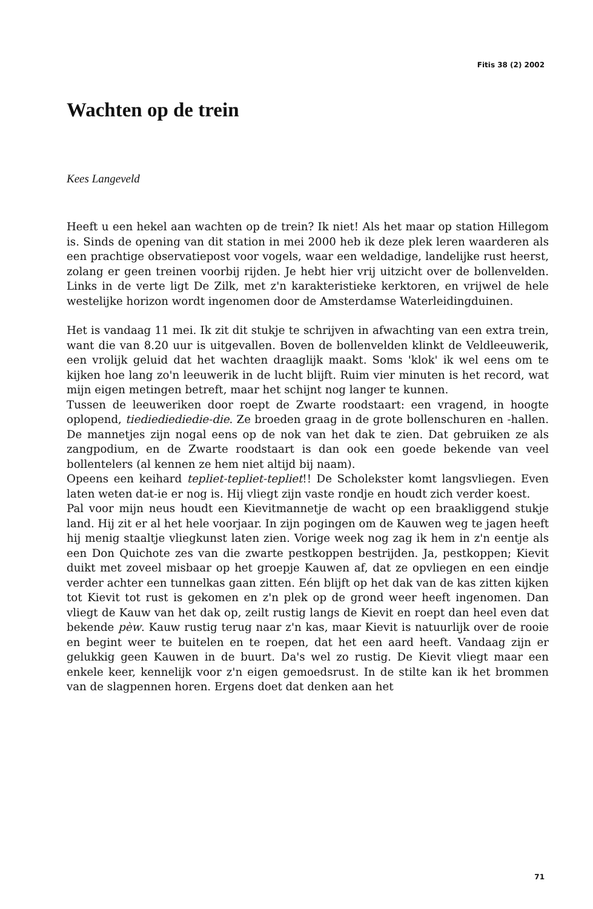Fitis 38 (2) 2002
Wachten op de trein
Kees Langeveld
Heeft u een hekel aan wachten op de trein? Ik niet! Als het maar op station Hillegom is. Sinds de opening van dit station in mei 2000 heb ik deze plek leren waarderen als een prachtige observatiepost voor vogels, waar een weldadige, landelijke rust heerst, zolang er geen treinen voorbij rijden. Je hebt hier vrij uitzicht over de bollenvelden. Links in de verte ligt De Zilk, met z'n karakteristieke kerktoren, en vrijwel de hele westelijke horizon wordt ingenomen door de Amsterdamse Waterleidingduinen.
Het is vandaag 11 mei. Ik zit dit stukje te schrijven in afwachting van een extra trein, want die van 8.20 uur is uitgevallen. Boven de bollenvelden klinkt de Veldleeuwerik, een vrolijk geluid dat het wachten draaglijk maakt. Soms 'klok' ik wel eens om te kijken hoe lang zo'n leeuwerik in de lucht blijft. Ruim vier minuten is het record, wat mijn eigen metingen betreft, maar het schijnt nog langer te kunnen.
Tussen de leeuweriken door roept de Zwarte roodstaart: een vragend, in hoogte oplopend, tiediediediedie-die. Ze broeden graag in de grote bollenschuren en -hallen. De mannetjes zijn nogal eens op de nok van het dak te zien. Dat gebruiken ze als zangpodium, en de Zwarte roodstaart is dan ook een goede bekende van veel bollentelers (al kennen ze hem niet altijd bij naam).
Opeens een keihard tepliet-tepliet-tepliet!! De Scholekster komt langsvliegen. Even laten weten dat-ie er nog is. Hij vliegt zijn vaste rondje en houdt zich verder koest.
Pal voor mijn neus houdt een Kievitmannetje de wacht op een braakliggend stukje land. Hij zit er al het hele voorjaar. In zijn pogingen om de Kauwen weg te jagen heeft hij menig staaltje vliegkunst laten zien. Vorige week nog zag ik hem in z'n eentje als een Don Quichote zes van die zwarte pestkoppen bestrijden. Ja, pestkoppen; Kievit duikt met zoveel misbaar op het groepje Kauwen af, dat ze opvliegen en een eindje verder achter een tunnelkas gaan zitten. Eén blijft op het dak van de kas zitten kijken tot Kievit tot rust is gekomen en z'n plek op de grond weer heeft ingenomen. Dan vliegt de Kauw van het dak op, zeilt rustig langs de Kievit en roept dan heel even dat bekende pèw. Kauw rustig terug naar z'n kas, maar Kievit is natuurlijk over de rooie en begint weer te buitelen en te roepen, dat het een aard heeft. Vandaag zijn er gelukkig geen Kauwen in de buurt. Da's wel zo rustig. De Kievit vliegt maar een enkele keer, kennelijk voor z'n eigen gemoedsrust. In de stilte kan ik het brommen van de slagpennen horen. Ergens doet dat denken aan het
71